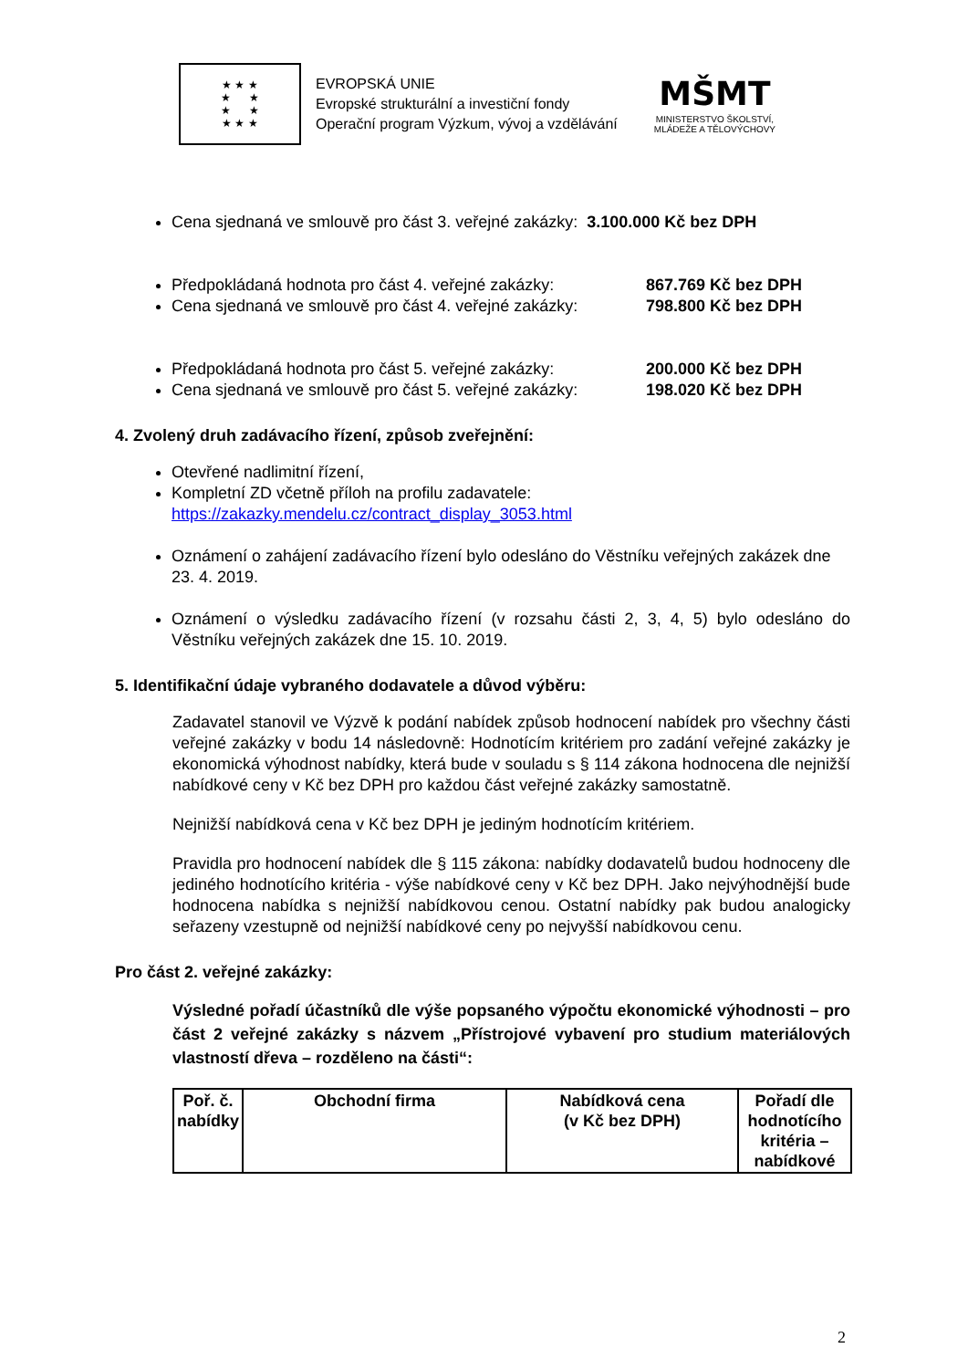★ ★ ★
★ ★
★ ★
★ ★ ★
EVROPSKÁ UNIE
Evropské strukturální a investiční fondy
Operační program Výzkum, vývoj a vzdělávání
MŠMT
MINISTERSTVO ŠKOLSTVÍ,
MLÁDEŽE A TĚLOVÝCHOVY
Cena sjednaná ve smlouvě pro část 3. veřejné zakázky: 3.100.000 Kč bez DPH
Předpokládaná hodnota pro část 4. veřejné zakázky: 867.769 Kč bez DPH
Cena sjednaná ve smlouvě pro část 4. veřejné zakázky: 798.800 Kč bez DPH
Předpokládaná hodnota pro část 5. veřejné zakázky: 200.000 Kč bez DPH
Cena sjednaná ve smlouvě pro část 5. veřejné zakázky: 198.020 Kč bez DPH
4. Zvolený druh zadávacího řízení, způsob zveřejnění:
Otevřené nadlimitní řízení,
Kompletní ZD včetně příloh na profilu zadavatele:
https://zakazky.mendelu.cz/contract_display_3053.html
Oznámení o zahájení zadávacího řízení bylo odesláno do Věstníku veřejných zakázek dne 23. 4. 2019.
Oznámení o výsledku zadávacího řízení (v rozsahu části 2, 3, 4, 5) bylo odesláno do Věstníku veřejných zakázek dne 15. 10. 2019.
5. Identifikační údaje vybraného dodavatele a důvod výběru:
Zadavatel stanovil ve Výzvě k podání nabídek způsob hodnocení nabídek pro všechny části veřejné zakázky v bodu 14 následovně: Hodnotícím kritériem pro zadání veřejné zakázky je ekonomická výhodnost nabídky, která bude v souladu s § 114 zákona hodnocena dle nejnižší nabídkové ceny v Kč bez DPH pro každou část veřejné zakázky samostatně.
Nejnižší nabídková cena v Kč bez DPH je jediným hodnotícím kritériem.
Pravidla pro hodnocení nabídek dle § 115 zákona: nabídky dodavatelů budou hodnoceny dle jediného hodnotícího kritéria - výše nabídkové ceny v Kč bez DPH. Jako nejvýhodnější bude hodnocena nabídka s nejnižší nabídkovou cenou. Ostatní nabídky pak budou analogicky seřazeny vzestupně od nejnižší nabídkové ceny po nejvyšší nabídkovou cenu.
Pro část 2. veřejné zakázky:
Výsledné pořadí účastníků dle výše popsaného výpočtu ekonomické výhodnosti – pro část 2 veřejné zakázky s názvem „Přístrojové vybavení pro studium materiálových vlastností dřeva – rozděleno na části“:
| Poř. č. nabídky | Obchodní firma | Nabídková cena (v Kč bez DPH) | Pořadí dle hodnotícího kritéria – nabídkové |
| --- | --- | --- | --- |
2